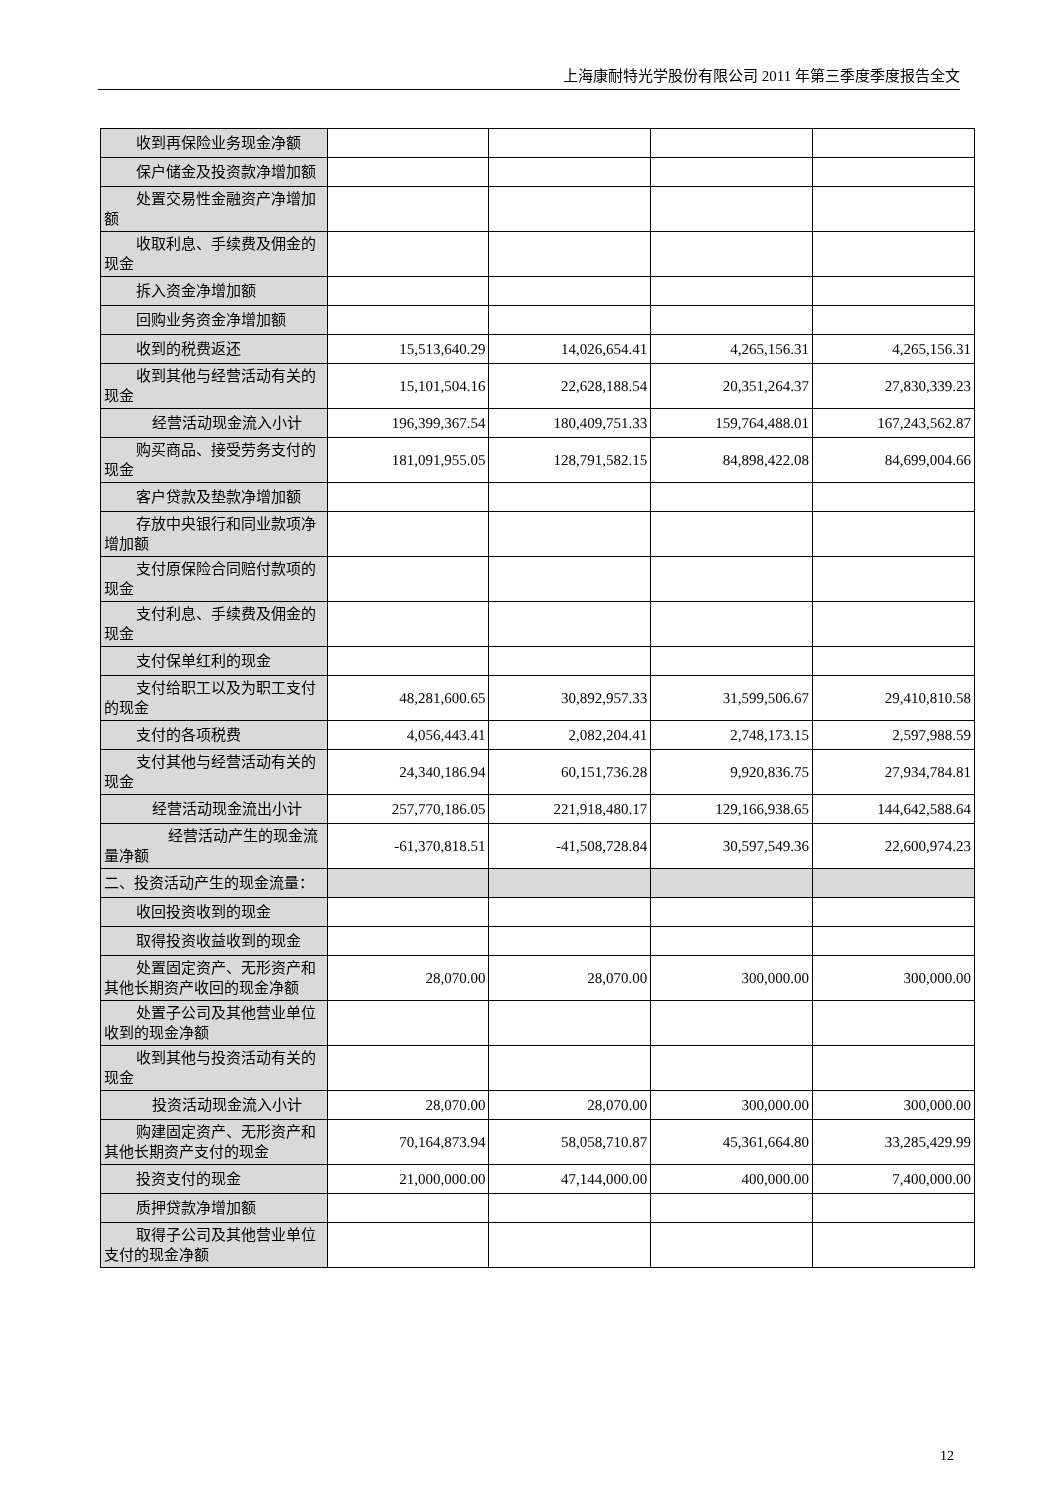上海康耐特光学股份有限公司 2011 年第三季度季度报告全文
| 收到再保险业务现金净额 | | | | |
| 保户储金及投资款净增加额 | | | | |
| 处置交易性金融资产净增加额 | | | | |
| 收取利息、手续费及佣金的现金 | | | | |
| 拆入资金净增加额 | | | | |
| 回购业务资金净增加额 | | | | |
| 收到的税费返还 | 15,513,640.29 | 14,026,654.41 | 4,265,156.31 | 4,265,156.31 |
| 收到其他与经营活动有关的现金 | 15,101,504.16 | 22,628,188.54 | 20,351,264.37 | 27,830,339.23 |
| 经营活动现金流入小计 | 196,399,367.54 | 180,409,751.33 | 159,764,488.01 | 167,243,562.87 |
| 购买商品、接受劳务支付的现金 | 181,091,955.05 | 128,791,582.15 | 84,898,422.08 | 84,699,004.66 |
| 客户贷款及垫款净增加额 | | | | |
| 存放中央银行和同业款项净增加额 | | | | |
| 支付原保险合同赔付款项的现金 | | | | |
| 支付利息、手续费及佣金的现金 | | | | |
| 支付保单红利的现金 | | | | |
| 支付给职工以及为职工支付的现金 | 48,281,600.65 | 30,892,957.33 | 31,599,506.67 | 29,410,810.58 |
| 支付的各项税费 | 4,056,443.41 | 2,082,204.41 | 2,748,173.15 | 2,597,988.59 |
| 支付其他与经营活动有关的现金 | 24,340,186.94 | 60,151,736.28 | 9,920,836.75 | 27,934,784.81 |
| 经营活动现金流出小计 | 257,770,186.05 | 221,918,480.17 | 129,166,938.65 | 144,642,588.64 |
| 经营活动产生的现金流量净额 | -61,370,818.51 | -41,508,728.84 | 30,597,549.36 | 22,600,974.23 |
| 二、投资活动产生的现金流量： | | | | |
| 收回投资收到的现金 | | | | |
| 取得投资收益收到的现金 | | | | |
| 处置固定资产、无形资产和其他长期资产收回的现金净额 | 28,070.00 | 28,070.00 | 300,000.00 | 300,000.00 |
| 处置子公司及其他营业单位收到的现金净额 | | | | |
| 收到其他与投资活动有关的现金 | | | | |
| 投资活动现金流入小计 | 28,070.00 | 28,070.00 | 300,000.00 | 300,000.00 |
| 购建固定资产、无形资产和其他长期资产支付的现金 | 70,164,873.94 | 58,058,710.87 | 45,361,664.80 | 33,285,429.99 |
| 投资支付的现金 | 21,000,000.00 | 47,144,000.00 | 400,000.00 | 7,400,000.00 |
| 质押贷款净增加额 | | | | |
| 取得子公司及其他营业单位支付的现金净额 | | | | |
12